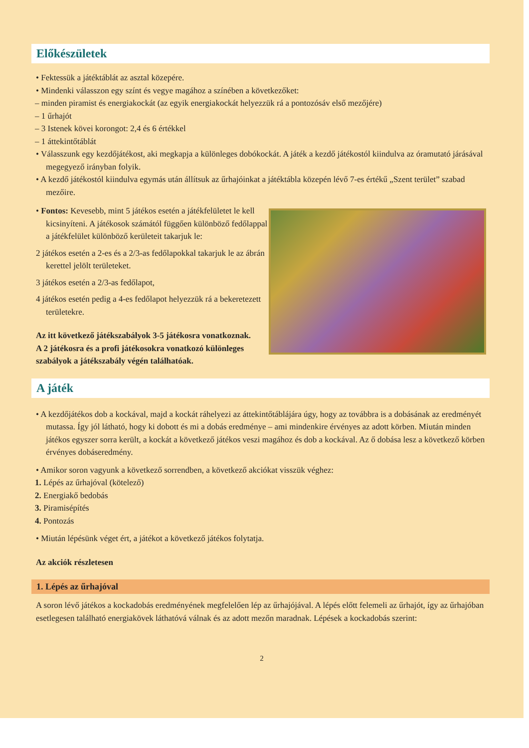Előkészületek
• Fektessük a játéktáblát az asztal közepére.
• Mindenki válasszon egy színt és vegye magához a színében a következőket:
– minden piramist és energiakockát (az egyik energiakockát helyezzük rá a pontozósáv első mezőjére)
– 1 űrhajót
– 3 Istenek kövei korongot: 2,4 és 6 értékkel
– 1 áttekintőtáblát
• Válasszunk egy kezdőjátékost, aki megkapja a különleges dobókockát. A játék a kezdő játékostól kiindulva az óramutató járásával megegyező irányban folyik.
• A kezdő játékostól kiindulva egymás után állítsuk az űrhajóinkat a játéktábla közepén lévő 7-es értékű „Szent terület” szabad mezőire.
• Fontos: Kevesebb, mint 5 játékos esetén a játékfelületet le kell kicsinyíteni. A játékosok számától függően különböző fedőlappal a játékfelület különböző kerületeit takarjuk le:
2 játékos esetén a 2-es és a 2/3-as fedőlapokkal takarjuk le az ábrán kerettel jelölt területeket.
3 játékos esetén a 2/3-as fedőlapot,
4 játékos esetén pedig a 4-es fedőlapot helyezzük rá a bekeretezett területekre.
Az itt következő játékszabályok 3-5 játékosra vonatkoznak.
A 2 játékosra és a profi játékosokra vonatkozó különleges szabályok a játékszabály végén találhatóak.
A játék
• A kezdőjátékos dob a kockával, majd a kockát ráhelyezi az áttekintőtáblájára úgy, hogy az továbbra is a dobásának az eredményét mutassa. Így jól látható, hogy ki dobott és mi a dobás eredménye – ami mindenkire érvényes az adott körben. Miután minden játékos egyszer sorra került, a kockát a következő játékos veszi magához és dob a kockával. Az ő dobása lesz a következő körben érvényes dobáseredmény.
• Amikor soron vagyunk a következő sorrendben, a következő akciókat visszük véghez:
1. Lépés az űrhajóval (kötelező)
2. Energiakő bedobás
3. Piramisépítés
4. Pontozás
• Miután lépésünk véget ért, a játékot a következő játékos folytatja.
Az akciók részletesen
1. Lépés az űrhajóval
A soron lévő játékos a kockadobás eredményének megfelelően lép az űrhajójával. A lépés előtt felemeli az űrhajót, így az űrhajóban esetlegesen található energiakövek láthatóvá válnak és az adott mezőn maradnak. Lépések a kockadobás szerint:
2